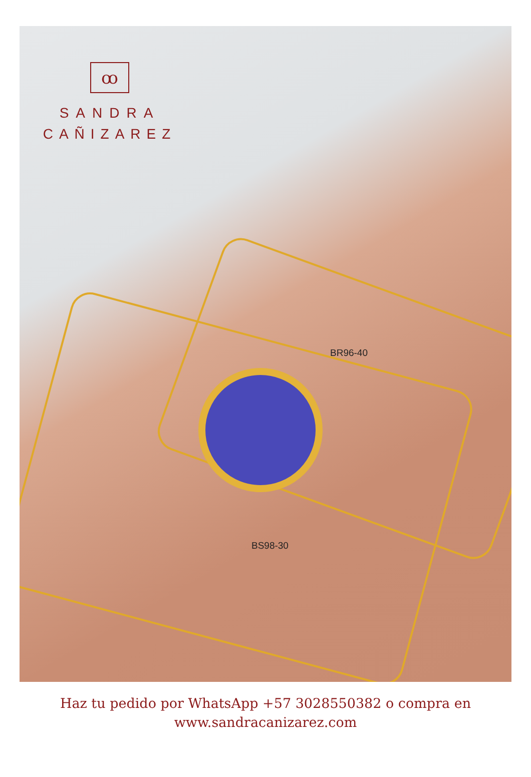ꝏ
SANDRA
CAÑIZAREZ
BR96-40
BS98-30
Haz tu pedido por WhatsApp +57 3028550382 o compra en
www.sandracanizarez.com